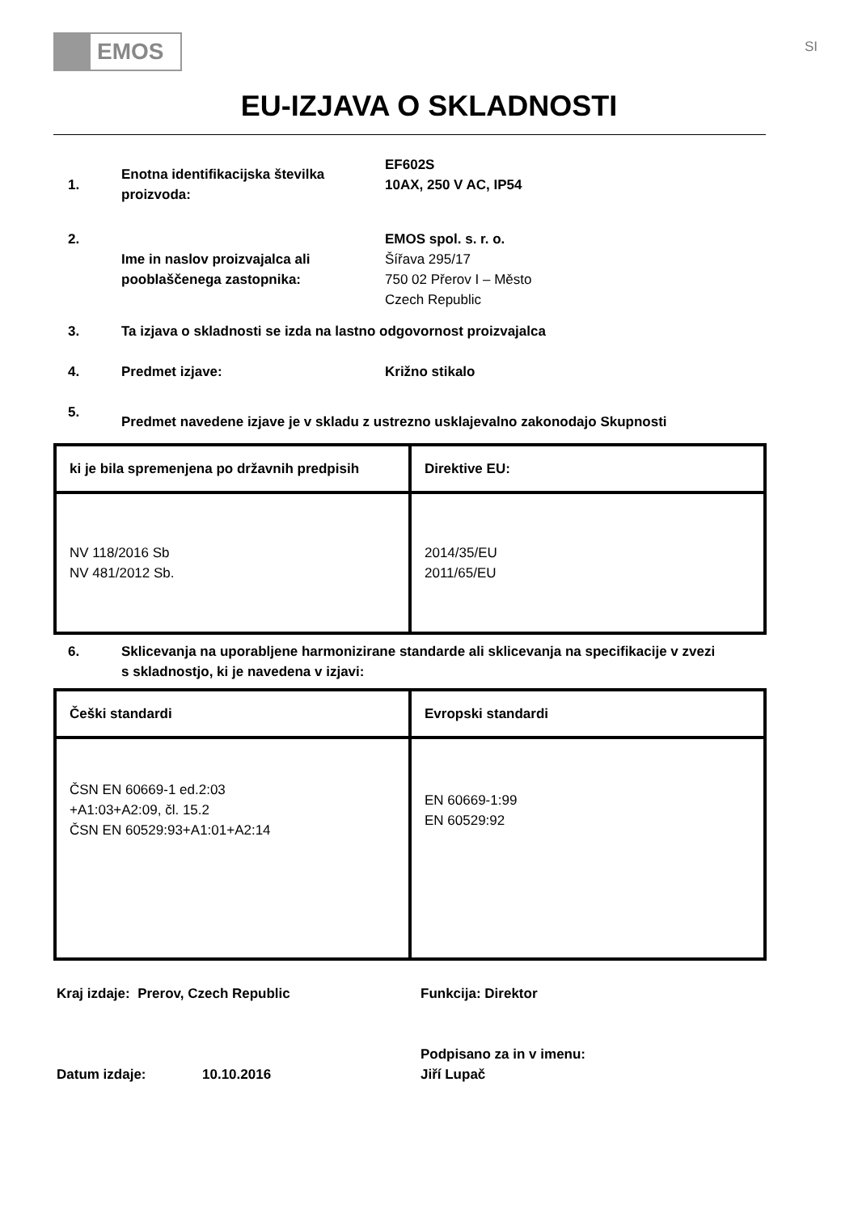EMOS
SI
EU-IZJAVA O SKLADNOSTI
1.
Enotna identifikacijska številka proizvoda:
EF602S
10AX, 250 V AC, IP54
2.
Ime in naslov proizvajalca ali pooblaščenega zastopnika:
EMOS spol. s. r. o.
Šířava 295/17
750 02 Přerov I – Město
Czech Republic
3. Ta izjava o skladnosti se izda na lastno odgovornost proizvajalca
4. Predmet izjave: Križno stikalo
5.
Predmet navedene izjave je v skladu z ustrezno usklajevalno zakonodajo Skupnosti
| ki je bila spremenjena po državnih predpisih | Direktive EU: |
| NV 118/2016 Sb NV 481/2012 Sb. | 2014/35/EU 2011/65/EU |
6. Sklicevanja na uporabljene harmonizirane standarde ali sklicevanja na specifikacije v zvezi s skladnostjo, ki je navedena v izjavi:
| Češki standardi | Evropski standardi |
| ČSN EN 60669-1 ed.2:03 +A1:03+A2:09, čl. 15.2 ČSN EN 60529:93+A1:01+A2:14 | EN 60669-1:99 EN 60529:92 |
Kraj izdaje: Prerov, Czech Republic Funkcija: Direktor
Datum izdaje: 10.10.2016
Podpisano za in v imenu:
Jiří Lupač